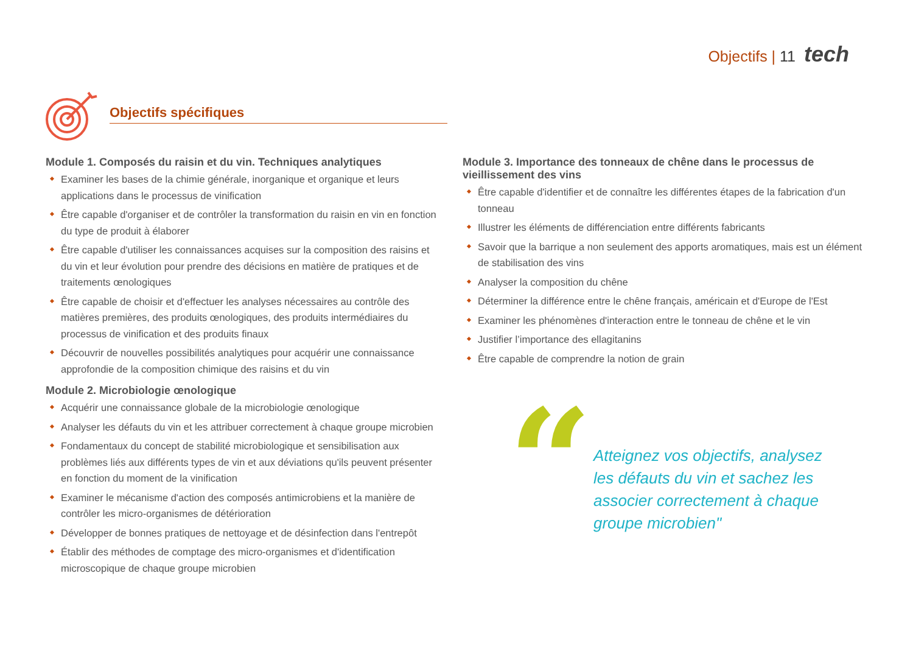Objectifs | 11 tech
Objectifs spécifiques
Module 1. Composés du raisin et du vin. Techniques analytiques
Examiner les bases de la chimie générale, inorganique et organique et leurs applications dans le processus de vinification
Être capable d'organiser et de contrôler la transformation du raisin en vin en fonction du type de produit à élaborer
Être capable d'utiliser les connaissances acquises sur la composition des raisins et du vin et leur évolution pour prendre des décisions en matière de pratiques et de traitements œnologiques
Être capable de choisir et d'effectuer les analyses nécessaires au contrôle des matières premières, des produits œnologiques, des produits intermédiaires du processus de vinification et des produits finaux
Découvrir de nouvelles possibilités analytiques pour acquérir une connaissance approfondie de la composition chimique des raisins et du vin
Module 2. Microbiologie œnologique
Acquérir une connaissance globale de la microbiologie œnologique
Analyser les défauts du vin et les attribuer correctement à chaque groupe microbien
Fondamentaux du concept de stabilité microbiologique et sensibilisation aux problèmes liés aux différents types de vin et aux déviations qu'ils peuvent présenter en fonction du moment de la vinification
Examiner le mécanisme d'action des composés antimicrobiens et la manière de contrôler les micro-organismes de détérioration
Développer de bonnes pratiques de nettoyage et de désinfection dans l'entrepôt
Établir des méthodes de comptage des micro-organismes et d'identification microscopique de chaque groupe microbien
Module 3. Importance des tonneaux de chêne dans le processus de vieillissement des vins
Être capable d'identifier et de connaître les différentes étapes de la fabrication d'un tonneau
Illustrer les éléments de différenciation entre différents fabricants
Savoir que la barrique a non seulement des apports aromatiques, mais est un élément de stabilisation des vins
Analyser la composition du chêne
Déterminer la différence entre le chêne français, américain et d'Europe de l'Est
Examiner les phénomènes d'interaction entre le tonneau de chêne et le vin
Justifier l’importance des ellagitanins
Être capable de comprendre la notion de grain
“
Atteignez vos objectifs, analysez les défauts du vin et sachez les associer correctement à chaque groupe microbien"